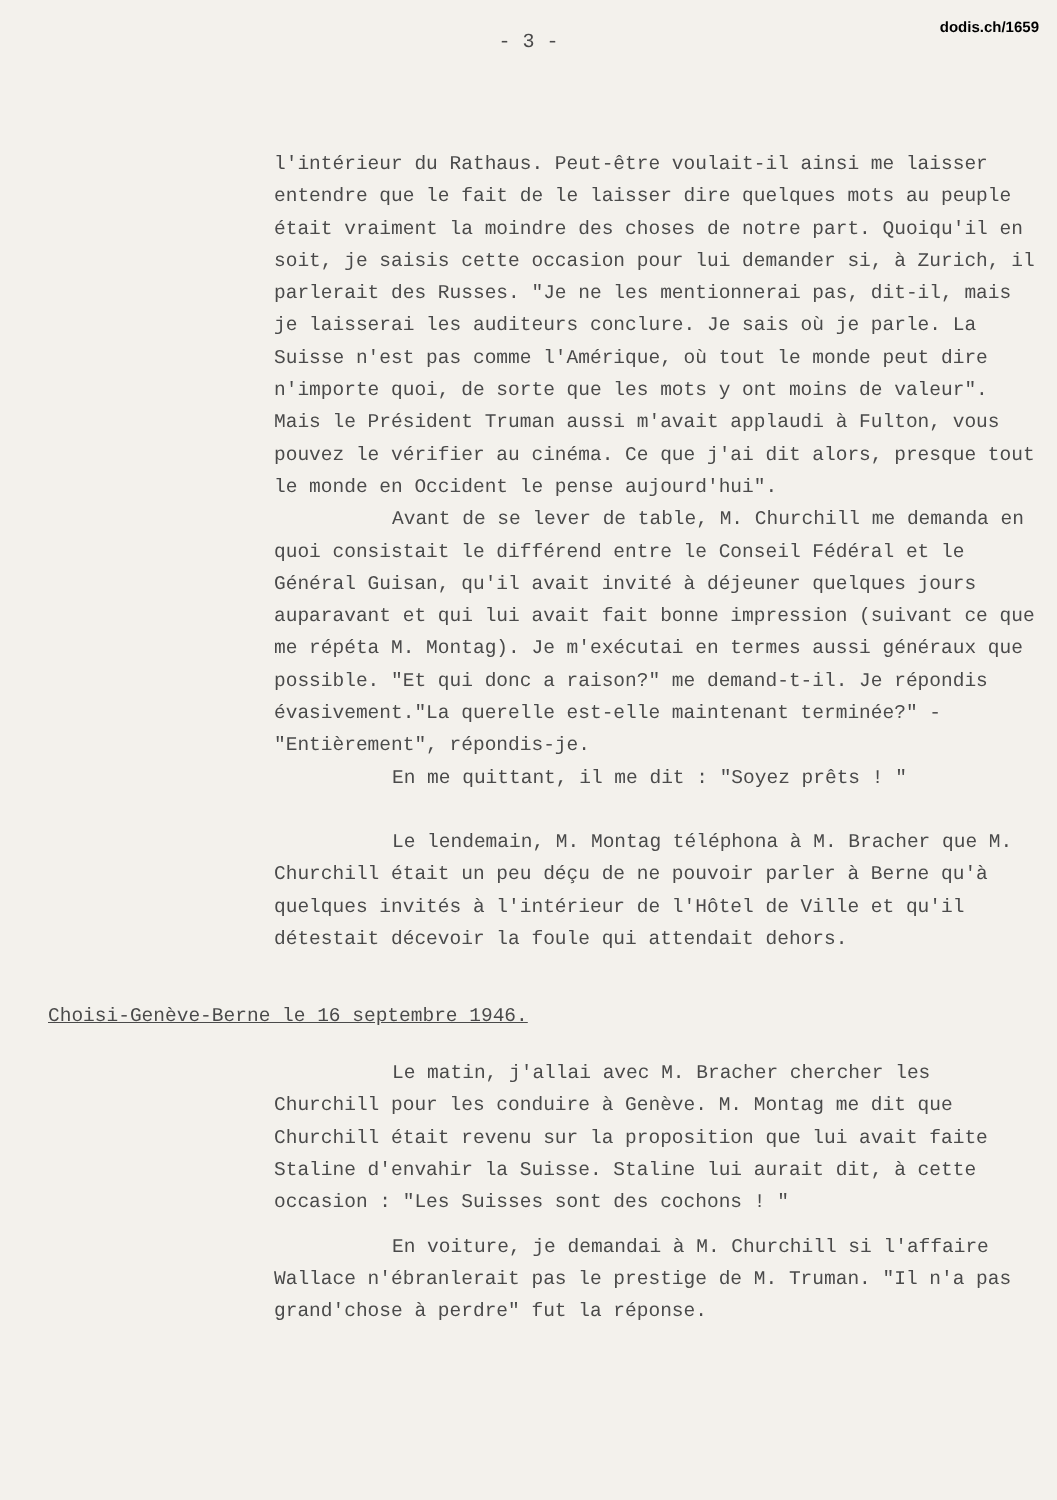dodis.ch/1659
- 3 -
l'intérieur du Rathaus. Peut-être voulait-il ainsi me laisser entendre que le fait de le laisser dire quelques mots au peuple était vraiment la moindre des choses de notre part. Quoiqu'il en soit, je saisis cette occasion pour lui demander si, à Zurich, il parlerait des Russes. "Je ne les mentionnerai pas, dit-il, mais je laisserai les auditeurs conclure. Je sais où je parle. La Suisse n'est pas comme l'Amérique, où tout le monde peut dire n'importe quoi, de sorte que les mots y ont moins de valeur". Mais le Président Truman aussi m'avait applaudi à Fulton, vous pouvez le vérifier au cinéma. Ce que j'ai dit alors, presque tout le monde en Occident le pense aujourd'hui".
Avant de se lever de table, M. Churchill me demanda en quoi consistait le différend entre le Conseil Fédéral et le Général Guisan, qu'il avait invité à déjeuner quelques jours auparavant et qui lui avait fait bonne impression (suivant ce que me répéta M. Montag). Je m'exécutai en termes aussi généraux que possible. "Et qui donc a raison?" me demand-t-il. Je répondis évasivement."La querelle est-elle maintenant terminée?" -"Entièrement", répondis-je.
En me quittant, il me dit : "Soyez prêts ! "
Le lendemain, M. Montag téléphona à M. Bracher que M. Churchill était un peu déçu de ne pouvoir parler à Berne qu'à quelques invités à l'intérieur de l'Hôtel de Ville et qu'il détestait décevoir la foule qui attendait dehors.
Choisi-Genève-Berne le 16 septembre 1946.
Le matin, j'allai avec M. Bracher chercher les Churchill pour les conduire à Genève. M. Montag me dit que Churchill était revenu sur la proposition que lui avait faite Staline d'envahir la Suisse. Staline lui aurait dit, à cette occasion : "Les Suisses sont des cochons ! "
En voiture, je demandai à M. Churchill si l'affaire Wallace n'ébranlerait pas le prestige de M. Truman. "Il n'a pas grand'chose à perdre" fut la réponse.